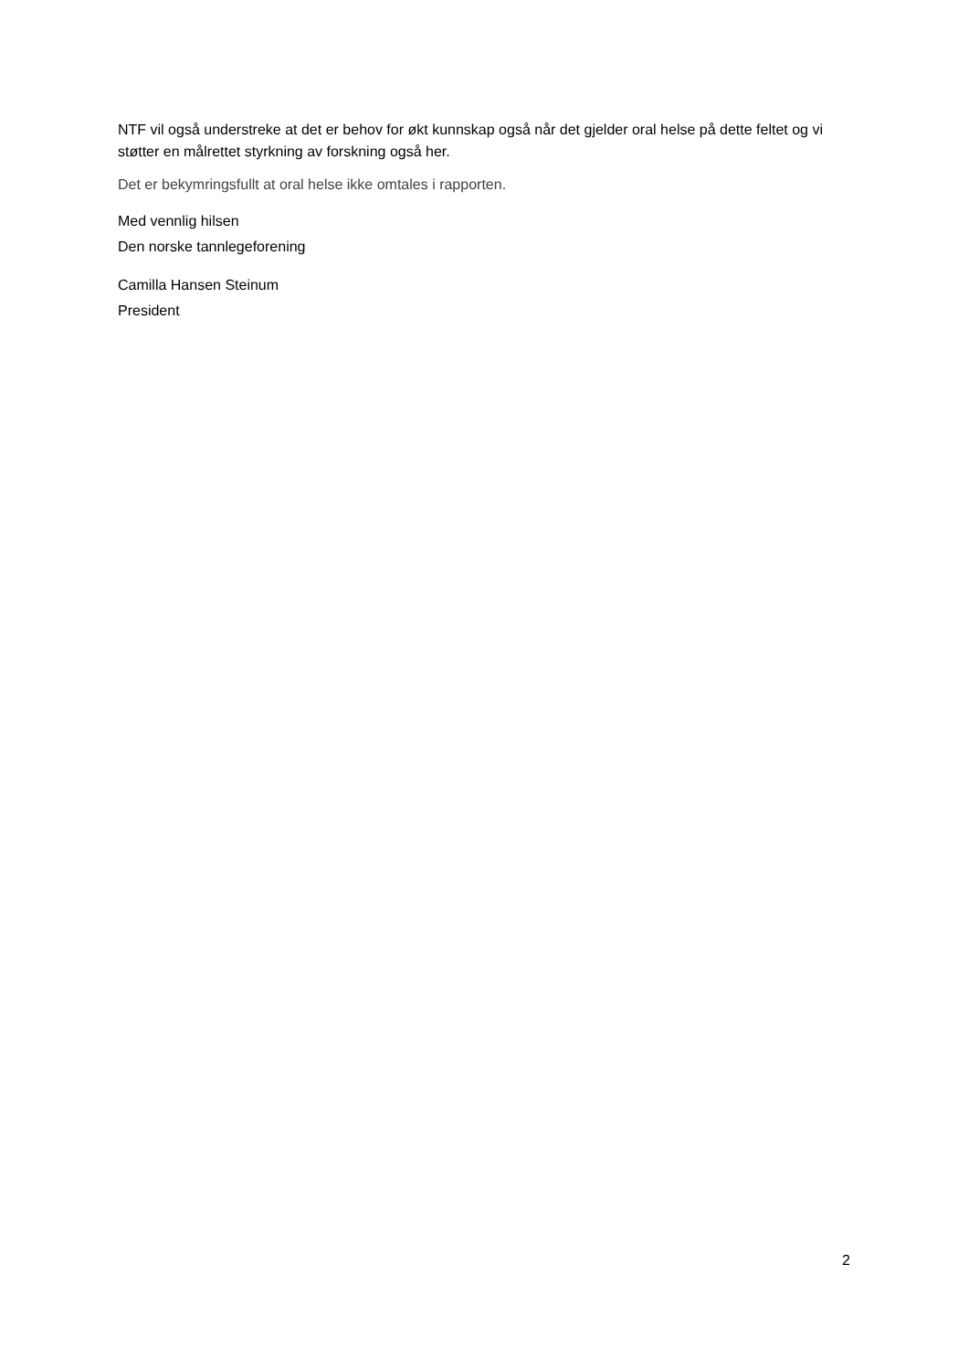NTF vil også understreke at det er behov for økt kunnskap også når det gjelder oral helse på dette feltet og vi støtter en målrettet styrkning av forskning også her.
Det er bekymringsfullt at oral helse ikke omtales i rapporten.
Med vennlig hilsen
Den norske tannlegeforening
Camilla Hansen Steinum
President
2